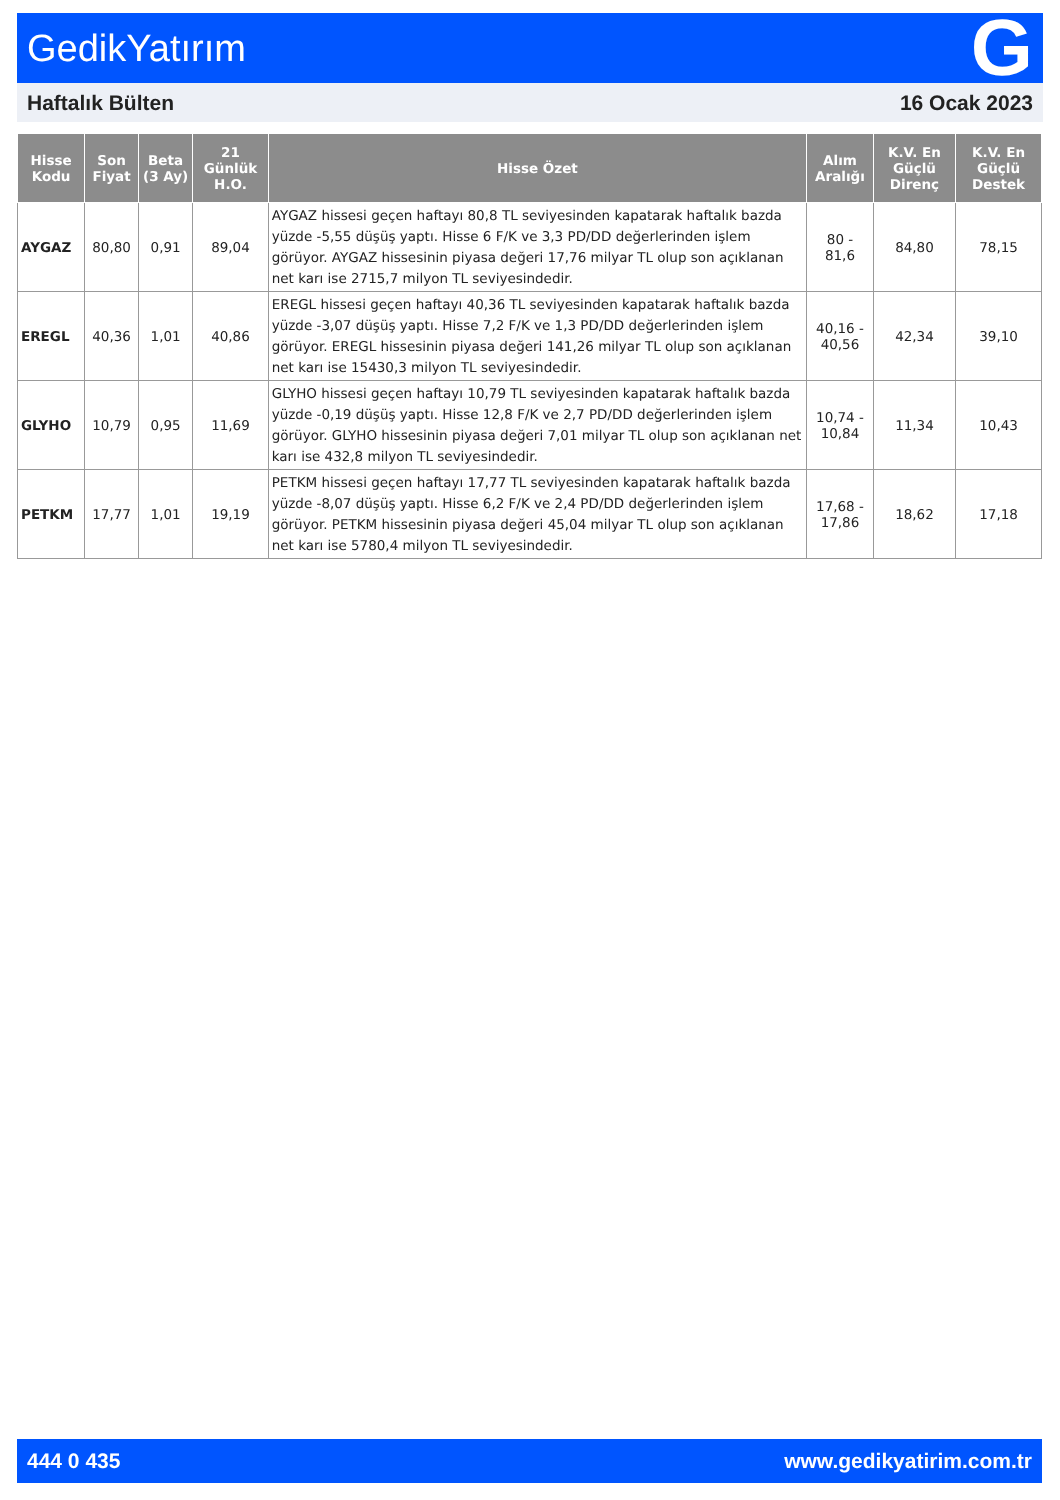GedikYatırım G
Haftalık Bülten 16 Ocak 2023
| Hisse Kodu | Son Fiyat | Beta (3 Ay) | 21 Günlük H.O. | Hisse Özet | Alım Aralığı | K.V. En Güçlü Direnç | K.V. En Güçlü Destek |
| --- | --- | --- | --- | --- | --- | --- | --- |
| AYGAZ | 80,80 | 0,91 | 89,04 | AYGAZ hissesi geçen haftayı 80,8 TL seviyesinden kapatarak haftalık bazda yüzde -5,55 düşüş yaptı. Hisse 6 F/K ve 3,3 PD/DD değerlerinden işlem görüyor. AYGAZ hissesinin piyasa değeri 17,76 milyar TL olup son açıklanan net karı ise 2715,7 milyon TL seviyesindedir. | 80 - 81,6 | 84,80 | 78,15 |
| EREGL | 40,36 | 1,01 | 40,86 | EREGL hissesi geçen haftayı 40,36 TL seviyesinden kapatarak haftalık bazda yüzde -3,07 düşüş yaptı. Hisse 7,2 F/K ve 1,3 PD/DD değerlerinden işlem görüyor. EREGL hissesinin piyasa değeri 141,26 milyar TL olup son açıklanan net karı ise 15430,3 milyon TL seviyesindedir. | 40,16 - 40,56 | 42,34 | 39,10 |
| GLYHO | 10,79 | 0,95 | 11,69 | GLYHO hissesi geçen haftayı 10,79 TL seviyesinden kapatarak haftalık bazda yüzde -0,19 düşüş yaptı. Hisse 12,8 F/K ve 2,7 PD/DD değerlerinden işlem görüyor. GLYHO hissesinin piyasa değeri 7,01 milyar TL olup son açıklanan net karı ise 432,8 milyon TL seviyesindedir. | 10,74 - 10,84 | 11,34 | 10,43 |
| PETKM | 17,77 | 1,01 | 19,19 | PETKM hissesi geçen haftayı 17,77 TL seviyesinden kapatarak haftalık bazda yüzde -8,07 düşüş yaptı. Hisse 6,2 F/K ve 2,4 PD/DD değerlerinden işlem görüyor. PETKM hissesinin piyasa değeri 45,04 milyar TL olup son açıklanan net karı ise 5780,4 milyon TL seviyesindedir. | 17,68 - 17,86 | 18,62 | 17,18 |
444 0 435 www.gedikyatirim.com.tr